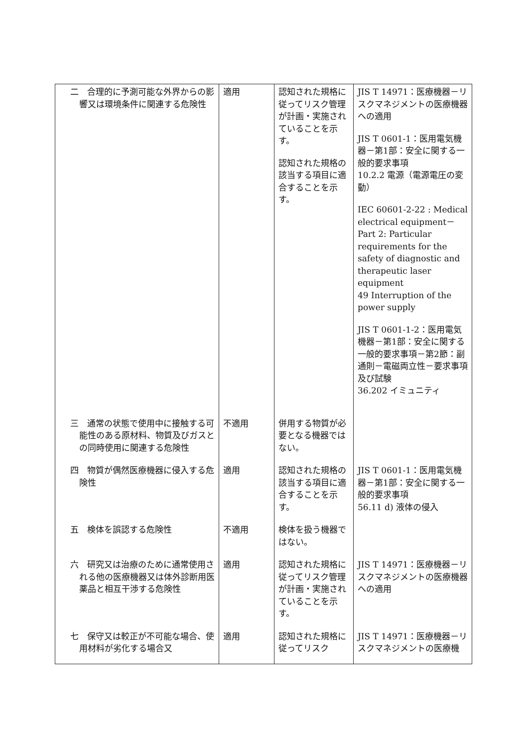| 二 合理的に予測可能な外界からの影響又は環境条件に関連する危険性 | 適用 | 認知された規格に従ってリスク管理が計画・実施されていることを示す。 認知された規格の該当する項目に適合することを示す。 | JIS T 14971：医療機器－リスクマネジメントの医療機器への適用 JIS T 0601-1：医用電気機器－第1部：安全に関する一般的要求事項 10.2.2 電源（電源電圧の変動） IEC 60601-2-22 : Medical electrical equipment－Part 2: Particular requirements for the safety of diagnostic and therapeutic laser equipment 49 Interruption of the power supply JIS T 0601-1-2：医用電気機器－第1部：安全に関する一般的要求事項－第2節：副通則－電磁両立性－要求事項及び試験 36.202 イミュニティ |
| 三 通常の状態で使用中に接触する可能性のある原材料、物質及びガスとの同時使用に関連する危険性 | 不適用 | 併用する物質が必要となる機器ではない。 | |
| 四 物質が偶然医療機器に侵入する危険性 | 適用 | 認知された規格の該当する項目に適合することを示す。 | JIS T 0601-1：医用電気機器－第1部：安全に関する一般的要求事項 56.11 d) 液体の侵入 |
| 五 検体を誤認する危険性 | 不適用 | 検体を扱う機器ではない。 | |
| 六 研究又は治療のために通常使用される他の医療機器又は体外診断用医薬品と相互干渉する危険性 | 適用 | 認知された規格に従ってリスク管理が計画・実施されていることを示す。 | JIS T 14971：医療機器－リスクマネジメントの医療機器への適用 |
| 七 保守又は較正が不可能な場合、使用材料が劣化する場合又 | 適用 | 認知された規格に従ってリスク | JIS T 14971：医療機器－リスクマネジメントの医療機 |